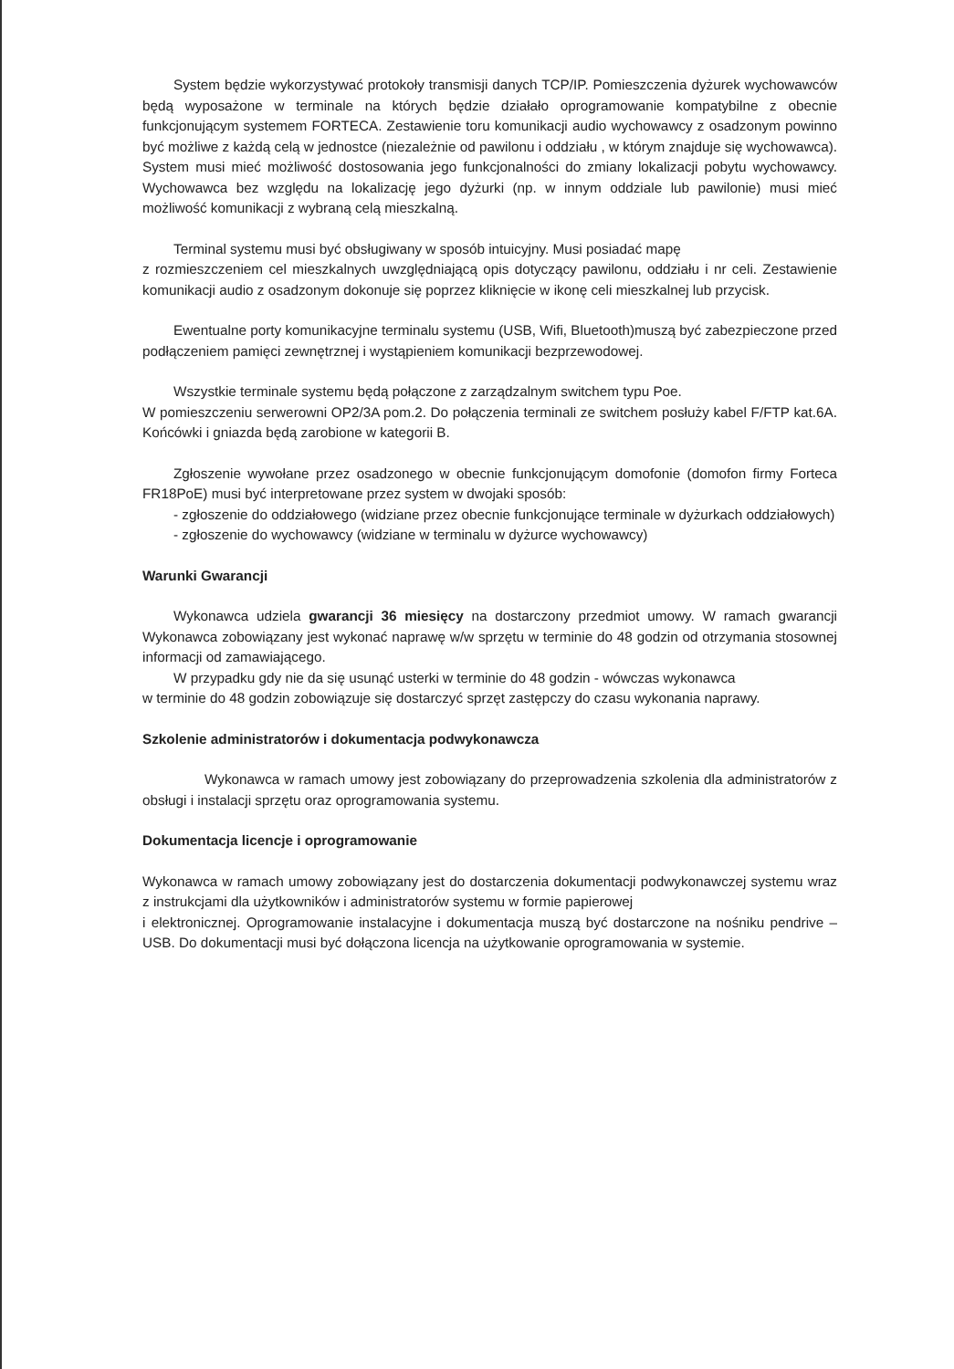System będzie wykorzystywać protokoły transmisji danych TCP/IP. Pomieszczenia dyżurek wychowawców będą wyposażone w terminale na których będzie działało oprogramowanie kompatybilne z obecnie funkcjonującym systemem FORTECA. Zestawienie toru komunikacji audio wychowawcy z osadzonym powinno być możliwe z każdą celą w jednostce (niezależnie od pawilonu i oddziału , w którym znajduje się wychowawca). System musi mieć możliwość dostosowania jego funkcjonalności do zmiany lokalizacji pobytu wychowawcy. Wychowawca bez względu na lokalizację jego dyżurki (np. w innym oddziale lub pawilonie) musi mieć możliwość komunikacji z wybraną celą mieszkalną.
Terminal systemu musi być obsługiwany w sposób intuicyjny. Musi posiadać mapę
z rozmieszczeniem cel mieszkalnych uwzględniającą opis dotyczący pawilonu, oddziału i nr celi. Zestawienie komunikacji audio z osadzonym dokonuje się poprzez kliknięcie w ikonę celi mieszkalnej lub przycisk.
Ewentualne porty komunikacyjne terminalu systemu (USB, Wifi, Bluetooth)muszą być zabezpieczone przed podłączeniem pamięci zewnętrznej i wystąpieniem komunikacji bezprzewodowej.
Wszystkie terminale systemu będą połączone z zarządzalnym switchem typu Poe.
W pomieszczeniu serwerowni OP2/3A pom.2. Do połączenia terminali ze switchem posłuży kabel F/FTP kat.6A. Końcówki i gniazda będą zarobione w kategorii B.
Zgłoszenie wywołane przez osadzonego w obecnie funkcjonującym domofonie (domofon firmy Forteca FR18PoE) musi być interpretowane przez system w dwojaki sposób:
- zgłoszenie do oddziałowego (widziane przez obecnie funkcjonujące terminale w dyżurkach oddziałowych)
- zgłoszenie do wychowawcy (widziane w terminalu w dyżurce wychowawcy)
Warunki Gwarancji
Wykonawca udziela gwarancji 36 miesięcy na dostarczony przedmiot umowy. W ramach gwarancji Wykonawca zobowiązany jest wykonać naprawę w/w sprzętu w terminie do 48 godzin od otrzymania stosownej informacji od zamawiającego.
W przypadku gdy nie da się usunąć usterki w terminie do 48 godzin - wówczas wykonawca
w terminie do 48 godzin zobowiązuje się dostarczyć sprzęt zastępczy do czasu wykonania naprawy.
Szkolenie administratorów i dokumentacja podwykonawcza
Wykonawca w ramach umowy jest zobowiązany do przeprowadzenia szkolenia dla administratorów z obsługi i instalacji sprzętu oraz oprogramowania systemu.
Dokumentacja licencje i oprogramowanie
Wykonawca w ramach umowy zobowiązany jest do dostarczenia dokumentacji podwykonawczej systemu wraz z instrukcjami dla użytkowników i administratorów systemu w formie papierowej
i elektronicznej. Oprogramowanie instalacyjne i dokumentacja muszą być dostarczone na nośniku pendrive – USB. Do dokumentacji musi być dołączona licencja na użytkowanie oprogramowania w systemie.